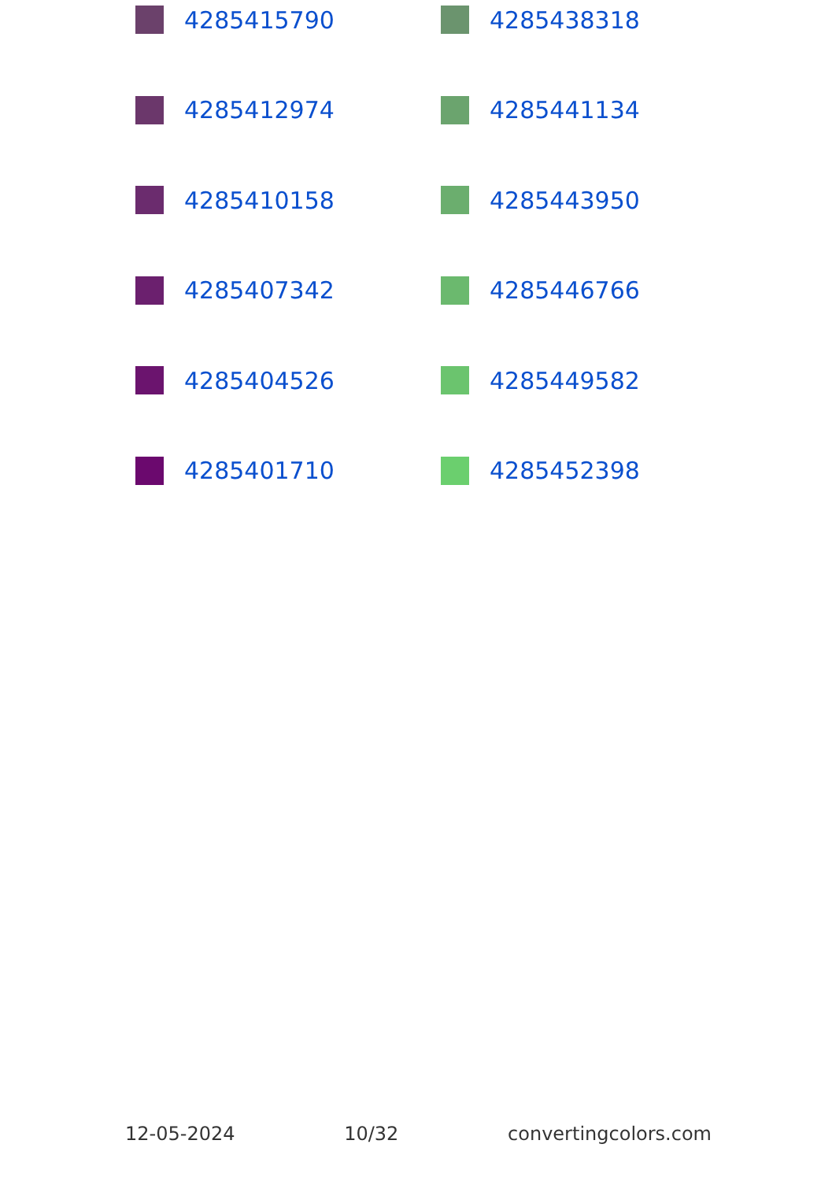4285415790 4285438318
4285412974 4285441134
4285410158 4285443950
4285407342 4285446766
4285404526 4285449582
4285401710 4285452398
12-05-2024 10/32 convertingcolors.com